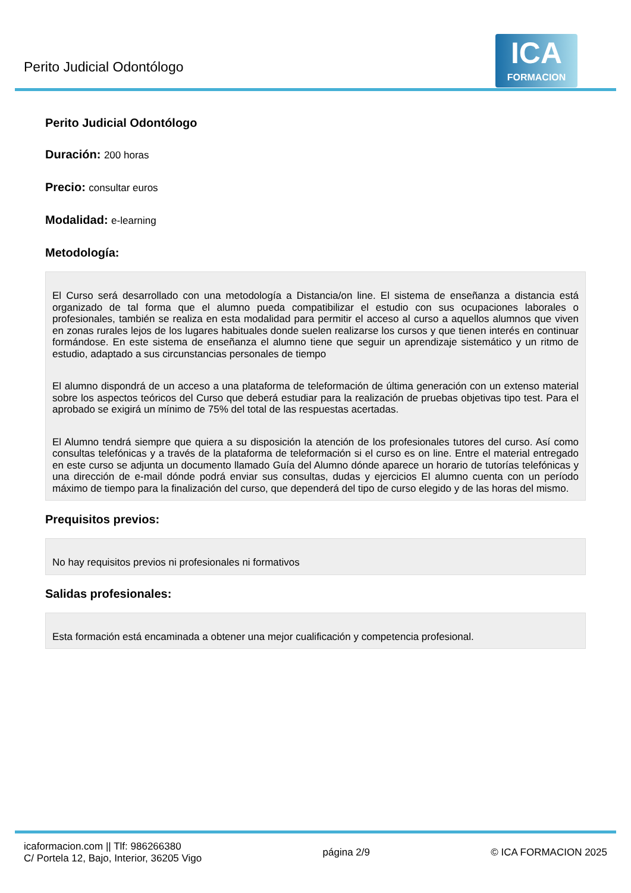Perito Judicial Odontólogo
ICA
FORMACION
Perito Judicial Odontólogo
Duración: 200 horas
Precio: consultar euros
Modalidad: e-learning
Metodología:
El Curso será desarrollado con una metodología a Distancia/on line. El sistema de enseñanza a distancia está organizado de tal forma que el alumno pueda compatibilizar el estudio con sus ocupaciones laborales o profesionales, también se realiza en esta modalidad para permitir el acceso al curso a aquellos alumnos que viven en zonas rurales lejos de los lugares habituales donde suelen realizarse los cursos y que tienen interés en continuar formándose. En este sistema de enseñanza el alumno tiene que seguir un aprendizaje sistemático y un ritmo de estudio, adaptado a sus circunstancias personales de tiempo
El alumno dispondrá de un acceso a una plataforma de teleformación de última generación con un extenso material sobre los aspectos teóricos del Curso que deberá estudiar para la realización de pruebas objetivas tipo test. Para el aprobado se exigirá un mínimo de 75% del total de las respuestas acertadas.
El Alumno tendrá siempre que quiera a su disposición la atención de los profesionales tutores del curso. Así como consultas telefónicas y a través de la plataforma de teleformación si el curso es on line. Entre el material entregado en este curso se adjunta un documento llamado Guía del Alumno dónde aparece un horario de tutorías telefónicas y una dirección de e-mail dónde podrá enviar sus consultas, dudas y ejercicios El alumno cuenta con un período máximo de tiempo para la finalización del curso, que dependerá del tipo de curso elegido y de las horas del mismo.
Prequisitos previos:
No hay requisitos previos ni profesionales ni formativos
Salidas profesionales:
Esta formación está encaminada a obtener una mejor cualificación y competencia profesional.
icaformacion.com || Tlf: 986266380
C/ Portela 12, Bajo, Interior, 36205 Vigo
página 2/9 © ICA FORMACION 2025